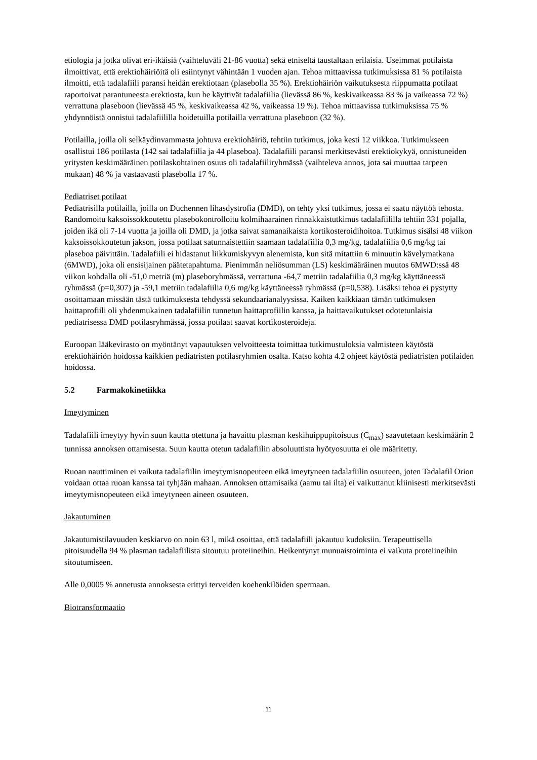etiologia ja jotka olivat eri-ikäisiä (vaihteluväli 21-86 vuotta) sekä etniseltä taustaltaan erilaisia. Useimmat potilaista ilmoittivat, että erektiohäiriöitä oli esiintynyt vähintään 1 vuoden ajan. Tehoa mittaavissa tutkimuksissa 81 % potilaista ilmoitti, että tadalafiili paransi heidän erektiotaan (plasebolla 35 %). Erektiohäiriön vaikutuksesta riippumatta potilaat raportoivat parantuneesta erektiosta, kun he käyttivät tadalafiilia (lievässä 86 %, keskivaikeassa 83 % ja vaikeassa 72 %) verrattuna plaseboon (lievässä 45 %, keskivaikeassa 42 %, vaikeassa 19 %). Tehoa mittaavissa tutkimuksissa 75 % yhdynnöistä onnistui tadalafiililla hoidetuilla potilailla verrattuna plaseboon (32 %).
Potilailla, joilla oli selkäydinvammasta johtuva erektiohäiriö, tehtiin tutkimus, joka kesti 12 viikkoa. Tutkimukseen osallistui 186 potilasta (142 sai tadalafiilia ja 44 plaseboa). Tadalafiili paransi merkitsevästi erektiokykyä, onnistuneiden yritysten keskimääräinen potilaskohtainen osuus oli tadalafiiliryhmässä (vaihteleva annos, jota sai muuttaa tarpeen mukaan) 48 % ja vastaavasti plasebolla 17 %.
Pediatriset potilaat
Pediatrisilla potilailla, joilla on Duchennen lihasdystrofia (DMD), on tehty yksi tutkimus, jossa ei saatu näyttöä tehosta. Randomoitu kaksoissokkoutettu plasebokontrolloitu kolmihaarainen rinnakkaistutkimus tadalafiililla tehtiin 331 pojalla, joiden ikä oli 7-14 vuotta ja joilla oli DMD, ja jotka saivat samanaikaista kortikosteroidihoitoa. Tutkimus sisälsi 48 viikon kaksoissokkoutetun jakson, jossa potilaat satunnaistettiin saamaan tadalafiilia 0,3 mg/kg, tadalafiilia 0,6 mg/kg tai plaseboa päivittäin. Tadalafiili ei hidastanut liikkumiskyvyn alenemista, kun sitä mitattiin 6 minuutin kävelymatkana (6MWD), joka oli ensisijainen päätetapahtuma. Pienimmän neliösumman (LS) keskimääräinen muutos 6MWD:ssä 48 viikon kohdalla oli -51,0 metriä (m) plaseboryhmässä, verrattuna -64,7 metriin tadalafiilia 0,3 mg/kg käyttäneessä ryhmässä (p=0,307) ja -59,1 metriin tadalafiilia 0,6 mg/kg käyttäneessä ryhmässä (p=0,538). Lisäksi tehoa ei pystytty osoittamaan missään tästä tutkimuksesta tehdyssä sekundaarianalyysissa. Kaiken kaikkiaan tämän tutkimuksen haittaprofiili oli yhdenmukainen tadalafiilin tunnetun haittaprofiilin kanssa, ja haittavaikutukset odotetunlaisia pediatrisessa DMD potilasryhmässä, jossa potilaat saavat kortikosteroideja.
Euroopan lääkevirasto on myöntänyt vapautuksen velvoitteesta toimittaa tutkimustuloksia valmisteen käytöstä erektiohäiriön hoidossa kaikkien pediatristen potilasryhmien osalta. Katso kohta 4.2 ohjeet käytöstä pediatristen potilaiden hoidossa.
5.2 Farmakokinetiikka
Imeytyminen
Tadalafiili imeytyy hyvin suun kautta otettuna ja havaittu plasman keskihuippupitoisuus (C<sub>max</sub>) saavutetaan keskimäärin 2 tunnissa annoksen ottamisesta. Suun kautta otetun tadalafiilin absoluuttista hyötyosuutta ei ole määritetty.
Ruoan nauttiminen ei vaikuta tadalafiilin imeytymisnopeuteen eikä imeytyneen tadalafiilin osuuteen, joten Tadalafil Orion voidaan ottaa ruoan kanssa tai tyhjään mahaan. Annoksen ottamisaika (aamu tai ilta) ei vaikuttanut kliinisesti merkitsevästi imeytymisnopeuteen eikä imeytyneen aineen osuuteen.
Jakautuminen
Jakautumistilavuuden keskiarvo on noin 63 l, mikä osoittaa, että tadalafiili jakautuu kudoksiin. Terapeuttisella pitoisuudella 94 % plasman tadalafiilista sitoutuu proteiineihin. Heikentynyt munuaistoiminta ei vaikuta proteiineihin sitoutumiseen.
Alle 0,0005 % annetusta annoksesta erittyi terveiden koehenkilöiden spermaan.
Biotransformaatio
11